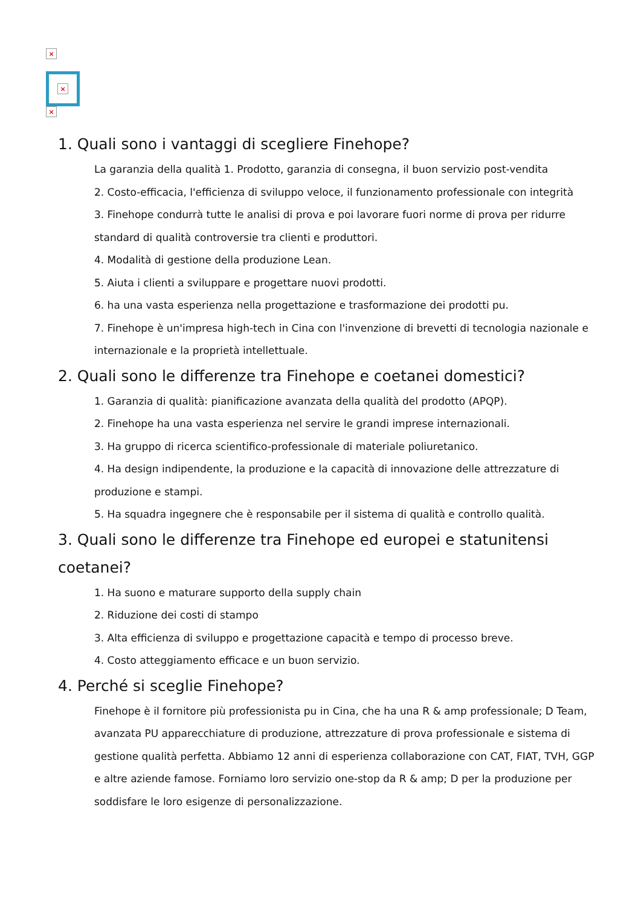×
×
×
1. Quali sono i vantaggi di scegliere Finehope?
La garanzia della qualità 1. Prodotto, garanzia di consegna, il buon servizio post-vendita
2. Costo-efficacia, l'efficienza di sviluppo veloce, il funzionamento professionale con integrità
3. Finehope condurrà tutte le analisi di prova e poi lavorare fuori norme di prova per ridurre standard di qualità controversie tra clienti e produttori.
4. Modalità di gestione della produzione Lean.
5. Aiuta i clienti a sviluppare e progettare nuovi prodotti.
6. ha una vasta esperienza nella progettazione e trasformazione dei prodotti pu.
7. Finehope è un'impresa high-tech in Cina con l'invenzione di brevetti di tecnologia nazionale e internazionale e la proprietà intellettuale.
2. Quali sono le differenze tra Finehope e coetanei domestici?
1. Garanzia di qualità: pianificazione avanzata della qualità del prodotto (APQP).
2. Finehope ha una vasta esperienza nel servire le grandi imprese internazionali.
3. Ha gruppo di ricerca scientifico-professionale di materiale poliuretanico.
4. Ha design indipendente, la produzione e la capacità di innovazione delle attrezzature di produzione e stampi.
5. Ha squadra ingegnere che è responsabile per il sistema di qualità e controllo qualità.
3. Quali sono le differenze tra Finehope ed europei e statunitensi coetanei?
1. Ha suono e maturare supporto della supply chain
2. Riduzione dei costi di stampo
3. Alta efficienza di sviluppo e progettazione capacità e tempo di processo breve.
4. Costo atteggiamento efficace e un buon servizio.
4. Perché si sceglie Finehope?
Finehope è il fornitore più professionista pu in Cina, che ha una R & amp professionale; D Team, avanzata PU apparecchiature di produzione, attrezzature di prova professionale e sistema di gestione qualità perfetta. Abbiamo 12 anni di esperienza collaborazione con CAT, FIAT, TVH, GGP e altre aziende famose. Forniamo loro servizio one-stop da R & amp; D per la produzione per soddisfare le loro esigenze di personalizzazione.